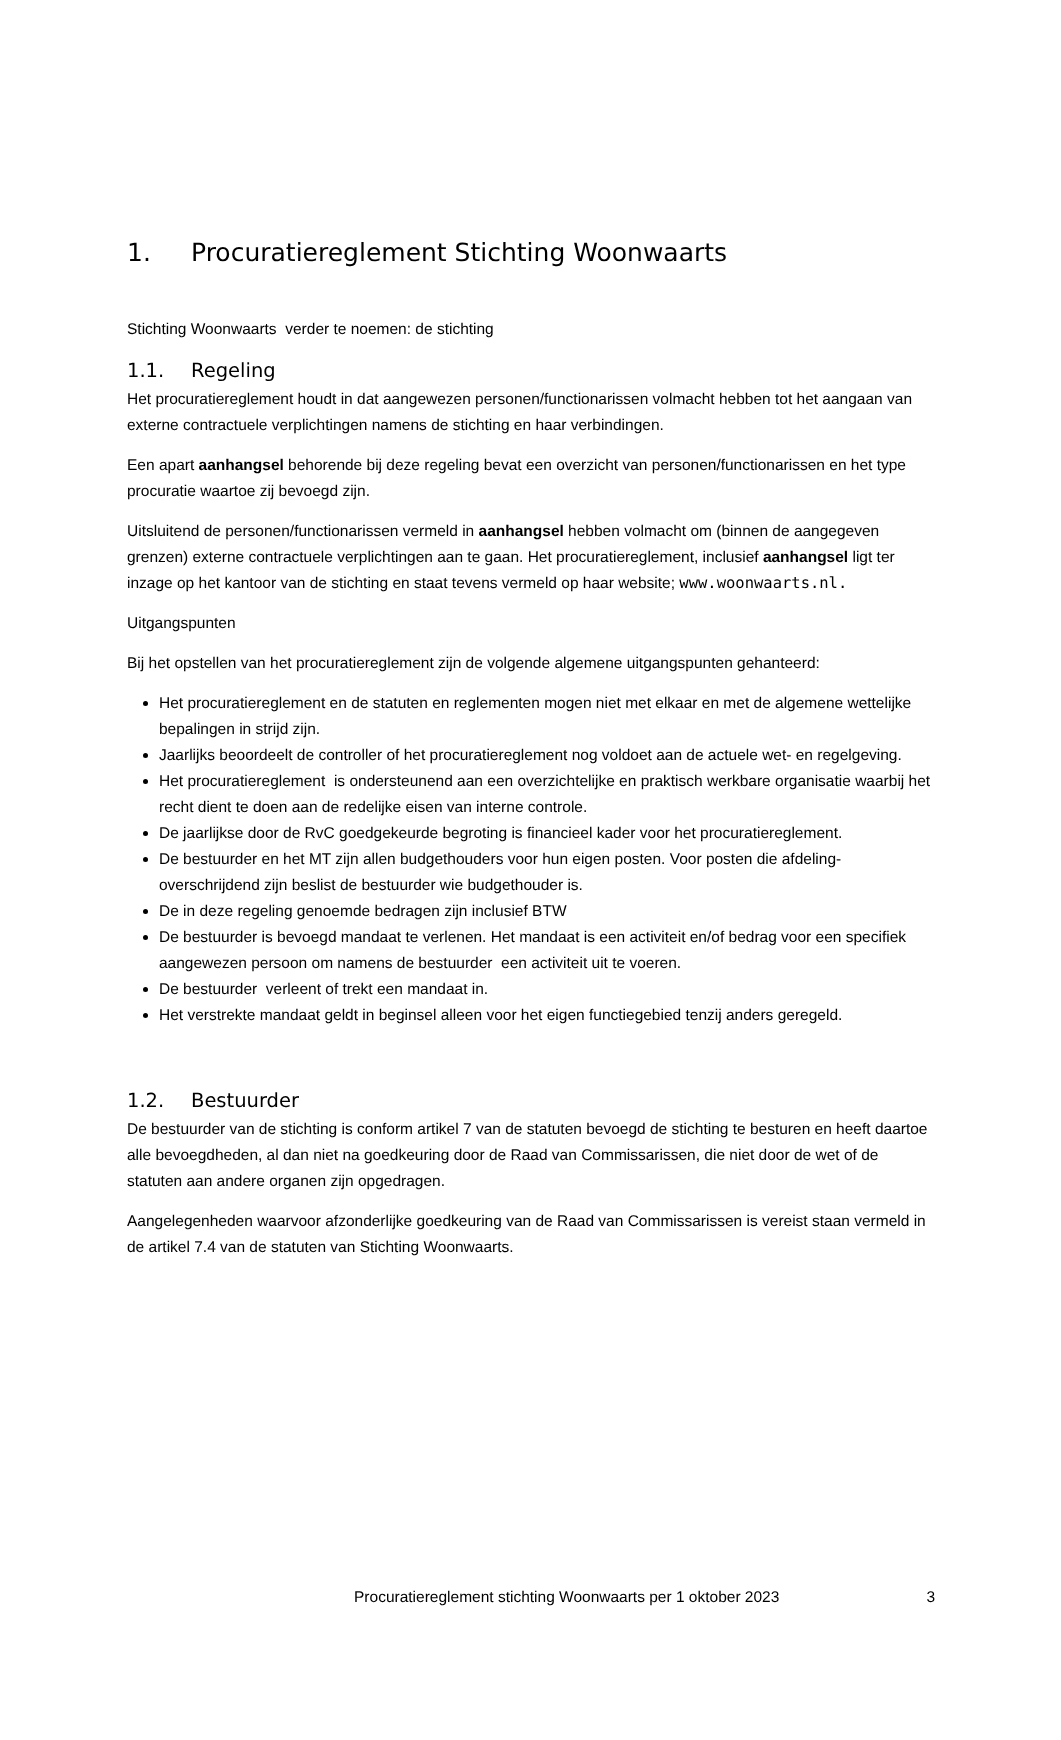1. Procuratiereglement Stichting Woonwaarts
Stichting Woonwaarts verder te noemen: de stichting
1.1. Regeling
Het procuratiereglement houdt in dat aangewezen personen/functionarissen volmacht hebben tot het aangaan van externe contractuele verplichtingen namens de stichting en haar verbindingen.
Een apart aanhangsel behorende bij deze regeling bevat een overzicht van personen/functionarissen en het type procuratie waartoe zij bevoegd zijn.
Uitsluitend de personen/functionarissen vermeld in aanhangsel hebben volmacht om (binnen de aangegeven grenzen) externe contractuele verplichtingen aan te gaan. Het procuratiereglement, inclusief aanhangsel ligt ter inzage op het kantoor van de stichting en staat tevens vermeld op haar website; www.woonwaarts.nl.
Uitgangspunten
Bij het opstellen van het procuratiereglement zijn de volgende algemene uitgangspunten gehanteerd:
Het procuratiereglement en de statuten en reglementen mogen niet met elkaar en met de algemene wettelijke bepalingen in strijd zijn.
Jaarlijks beoordeelt de controller of het procuratiereglement nog voldoet aan de actuele wet- en regelgeving.
Het procuratiereglement is ondersteunend aan een overzichtelijke en praktisch werkbare organisatie waarbij het recht dient te doen aan de redelijke eisen van interne controle.
De jaarlijkse door de RvC goedgekeurde begroting is financieel kader voor het procuratiereglement.
De bestuurder en het MT zijn allen budgethouders voor hun eigen posten. Voor posten die afdeling- overschrijdend zijn beslist de bestuurder wie budgethouder is.
De in deze regeling genoemde bedragen zijn inclusief BTW
De bestuurder is bevoegd mandaat te verlenen. Het mandaat is een activiteit en/of bedrag voor een specifiek aangewezen persoon om namens de bestuurder een activiteit uit te voeren.
De bestuurder verleent of trekt een mandaat in.
Het verstrekte mandaat geldt in beginsel alleen voor het eigen functiegebied tenzij anders geregeld.
1.2. Bestuurder
De bestuurder van de stichting is conform artikel 7 van de statuten bevoegd de stichting te besturen en heeft daartoe alle bevoegdheden, al dan niet na goedkeuring door de Raad van Commissarissen, die niet door de wet of de statuten aan andere organen zijn opgedragen.
Aangelegenheden waarvoor afzonderlijke goedkeuring van de Raad van Commissarissen is vereist staan vermeld in de artikel 7.4 van de statuten van Stichting Woonwaarts.
Procuratiereglement stichting Woonwaarts per 1 oktober 2023
3